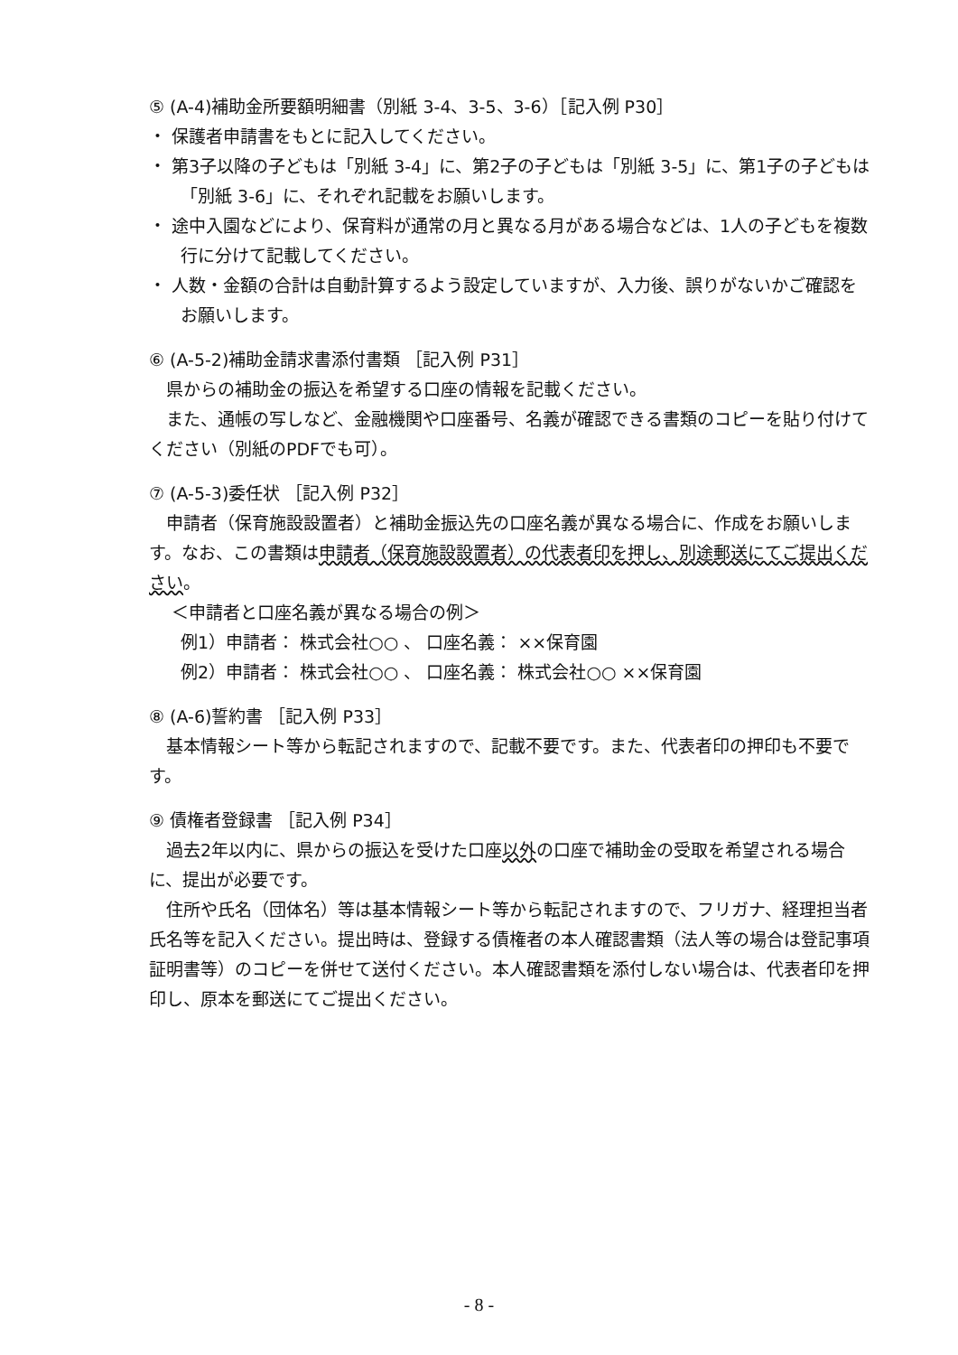⑤ (A-4)補助金所要額明細書（別紙 3-4、3-5、3-6）［記入例 P30］
・ 保護者申請書をもとに記入してください。
・ 第3子以降の子どもは「別紙 3-4」に、第2子の子どもは「別紙 3-5」に、第1子の子どもは「別紙 3-6」に、それぞれ記載をお願いします。
・ 途中入園などにより、保育料が通常の月と異なる月がある場合などは、1人の子どもを複数行に分けて記載してください。
・ 人数・金額の合計は自動計算するよう設定していますが、入力後、誤りがないかご確認をお願いします。
⑥ (A-5-2)補助金請求書添付書類 ［記入例 P31］
県からの補助金の振込を希望する口座の情報を記載ください。
また、通帳の写しなど、金融機関や口座番号、名義が確認できる書類のコピーを貼り付けてください（別紙のPDFでも可）。
⑦ (A-5-3)委任状 ［記入例 P32］
申請者（保育施設設置者）と補助金振込先の口座名義が異なる場合に、作成をお願いします。なお、この書類は申請者（保育施設設置者）の代表者印を押し、別途郵送にてご提出ください。
＜申請者と口座名義が異なる場合の例＞
例1）申請者： 株式会社○○ 、 口座名義： ××保育園
例2）申請者： 株式会社○○ 、 口座名義： 株式会社○○ ××保育園
⑧ (A-6)誓約書 ［記入例 P33］
基本情報シート等から転記されますので、記載不要です。また、代表者印の押印も不要です。
⑨ 債権者登録書 ［記入例 P34］
過去2年以内に、県からの振込を受けた口座以外の口座で補助金の受取を希望される場合に、提出が必要です。
住所や氏名（団体名）等は基本情報シート等から転記されますので、フリガナ、経理担当者氏名等を記入ください。提出時は、登録する債権者の本人確認書類（法人等の場合は登記事項証明書等）のコピーを併せて送付ください。本人確認書類を添付しない場合は、代表者印を押印し、原本を郵送にてご提出ください。
- 8 -